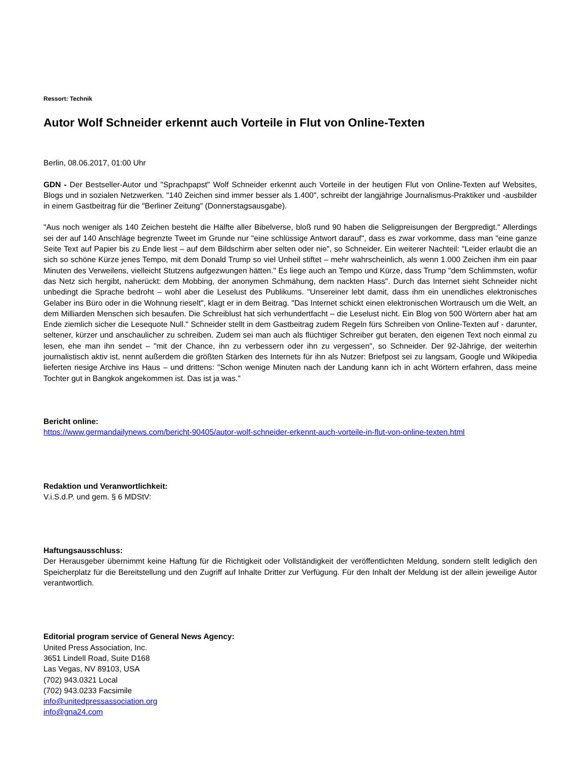Ressort: Technik
Autor Wolf Schneider erkennt auch Vorteile in Flut von Online-Texten
Berlin, 08.06.2017, 01:00 Uhr
GDN - Der Bestseller-Autor und "Sprachpapst" Wolf Schneider erkennt auch Vorteile in der heutigen Flut von Online-Texten auf Websites, Blogs und in sozialen Netzwerken. "140 Zeichen sind immer besser als 1.400", schreibt der langjährige Journalismus-Praktiker und -ausbilder in einem Gastbeitrag für die "Berliner Zeitung" (Donnerstagsausgabe).
"Aus noch weniger als 140 Zeichen besteht die Hälfte aller Bibelverse, bloß rund 90 haben die Seligpreisungen der Bergpredigt." Allerdings sei der auf 140 Anschläge begrenzte Tweet im Grunde nur "eine schlüssige Antwort darauf", dass es zwar vorkomme, dass man "eine ganze Seite Text auf Papier bis zu Ende liest – auf dem Bildschirm aber selten oder nie", so Schneider. Ein weiterer Nachteil: "Leider erlaubt die an sich so schöne Kürze jenes Tempo, mit dem Donald Trump so viel Unheil stiftet – mehr wahrscheinlich, als wenn 1.000 Zeichen ihm ein paar Minuten des Verweilens, vielleicht Stutzens aufgezwungen hätten." Es liege auch an Tempo und Kürze, dass Trump "dem Schlimmsten, wofür das Netz sich hergibt, naherückt: dem Mobbing, der anonymen Schmähung, dem nackten Hass". Durch das Internet sieht Schneider nicht unbedingt die Sprache bedroht – wohl aber die Leselust des Publikums. "Unsereiner lebt damit, dass ihm ein unendliches elektronisches Gelaber ins Büro oder in die Wohnung rieselt", klagt er in dem Beitrag. "Das Internet schickt einen elektronischen Wortrausch um die Welt, an dem Milliarden Menschen sich besaufen. Die Schreiblust hat sich verhundertfacht – die Leselust nicht. Ein Blog von 500 Wörtern aber hat am Ende ziemlich sicher die Lesequote Null." Schneider stellt in dem Gastbeitrag zudem Regeln fürs Schreiben von Online-Texten auf - darunter, seltener, kürzer und anschaulicher zu schreiben. Zudem sei man auch als flüchtiger Schreiber gut beraten, den eigenen Text noch einmal zu lesen, ehe man ihn sendet – "mit der Chance, ihn zu verbessern oder ihn zu vergessen", so Schneider. Der 92-Jährige, der weiterhin journalistisch aktiv ist, nennt außerdem die größten Stärken des Internets für ihn als Nutzer: Briefpost sei zu langsam, Google und Wikipedia lieferten riesige Archive ins Haus – und drittens: "Schon wenige Minuten nach der Landung kann ich in acht Wörtern erfahren, dass meine Tochter gut in Bangkok angekommen ist. Das ist ja was."
Bericht online:
https://www.germandailynews.com/bericht-90405/autor-wolf-schneider-erkennt-auch-vorteile-in-flut-von-online-texten.html
Redaktion und Veranwortlichkeit:
V.i.S.d.P. und gem. § 6 MDStV:
Haftungsausschluss:
Der Herausgeber übernimmt keine Haftung für die Richtigkeit oder Vollständigkeit der veröffentlichten Meldung, sondern stellt lediglich den Speicherplatz für die Bereitstellung und den Zugriff auf Inhalte Dritter zur Verfügung. Für den Inhalt der Meldung ist der allein jeweilige Autor verantwortlich.
Editorial program service of General News Agency:
United Press Association, Inc.
3651 Lindell Road, Suite D168
Las Vegas, NV 89103, USA
(702) 943.0321 Local
(702) 943.0233 Facsimile
info@unitedpressassociation.org
info@gna24.com